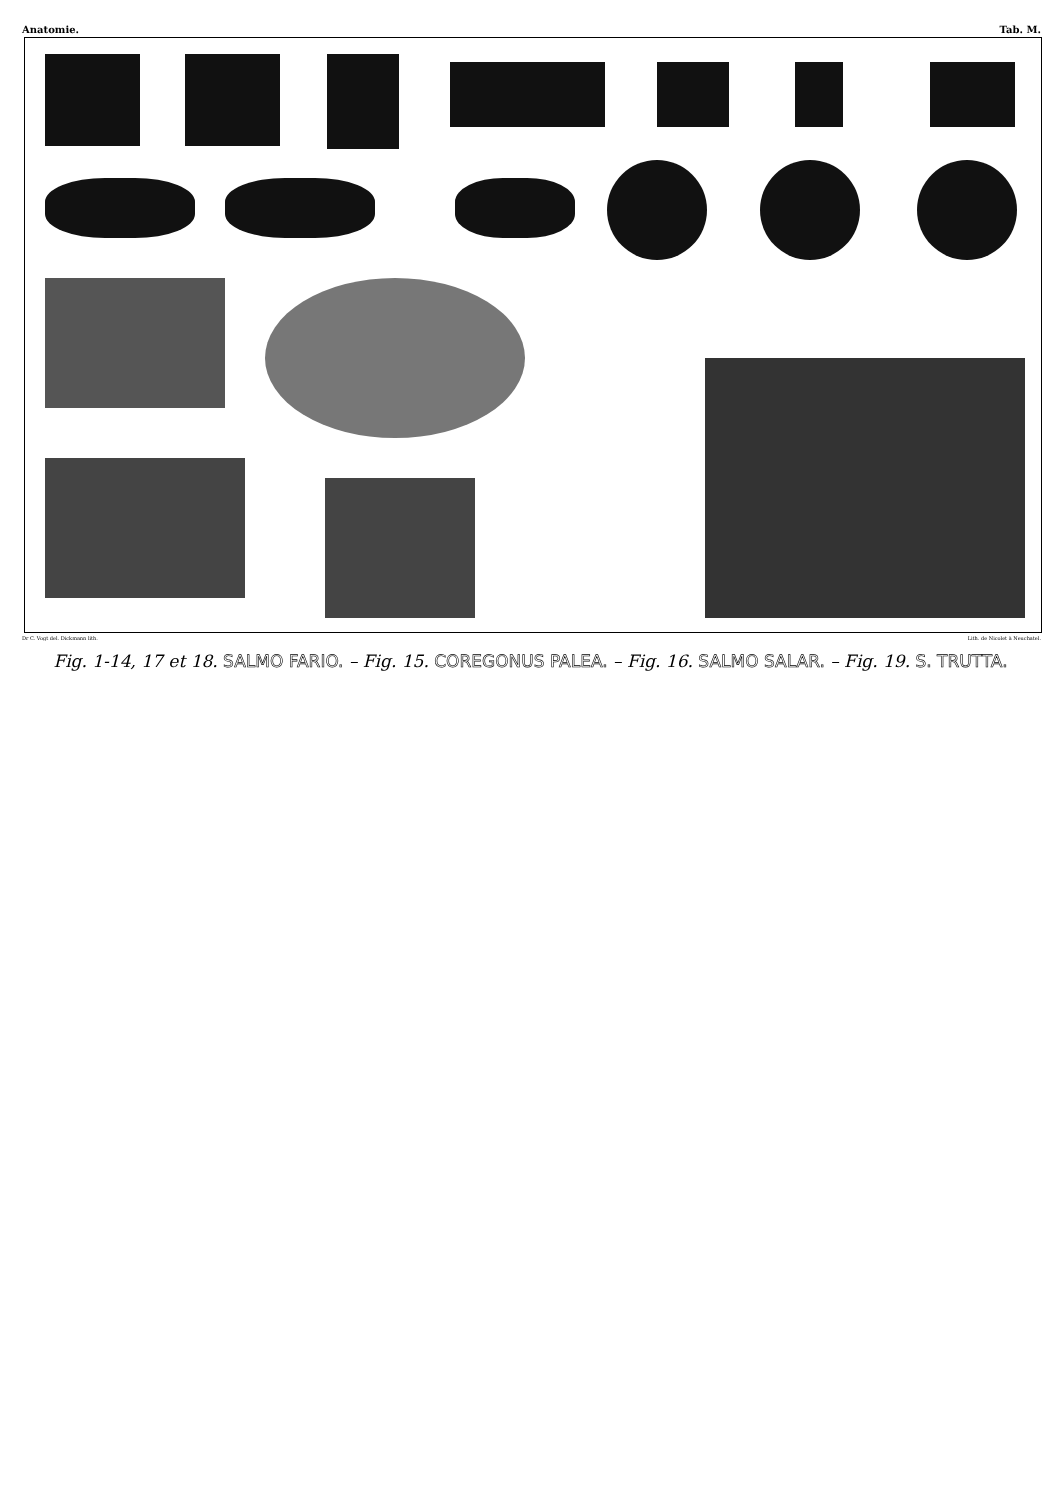Anatomie. Tab. M.
Dr C. Vogt del. Dickmann lith. Lith. de Nicolet à Neuchatel.
Fig. 1-14, 17 et 18. SALMO FARIO. – Fig. 15. COREGONUS PALEA. – Fig. 16. SALMO SALAR. – Fig. 19. S. TRUTTA.